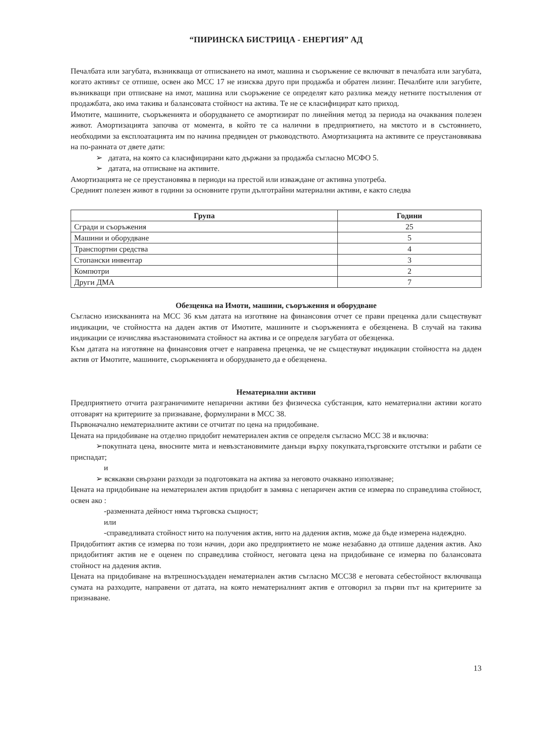“ПИРИНСКА БИСТРИЦА - ЕНЕРГИЯ” АД
Печалбата или загубата, възникваща от отписването на имот, машина и съоръжение се включват в печалбата или загубата, когато активът се отпише, освен ако МСС 17 не изисква друго при продажба и обратен лизинг. Печалбите или загубите, възникващи при отписване на имот, машина или съоръжение се определят като разлика между нетните постъпления от продажбата, ако има такива и балансовата стойност на актива. Те не се класифицират като приход.
Имотите, машините, съоръженията и оборудването се амортизират по линейния метод за периода на очаквания полезен живот. Амортизацията започва от момента, в който те са налични в предприятието, на мястото и в състоянието, необходими за експлоатацията им по начина предвиден от ръководството. Амортизацията на активите се преустановявава на по-ранната от двете дати:
➢ датата, на която са класифицирани като държани за продажба съгласно МСФО 5.
➢ датата, на отписване на активите.
Амортизацията не се преустановява в периоди на престой или изваждане от активна употреба.
Средният полезен живот в години за основните групи дълготрайни материални активи, е както следва
| Група | Години |
| --- | --- |
| Сгради и съоръжения | 25 |
| Машини и оборудване | 5 |
| Транспортни средства | 4 |
| Стопански инвентар | 3 |
| Компютри | 2 |
| Други ДМА | 7 |
Обезценка на Имоти, машини, съоръжения и оборудване
Съгласно изискванията на МСС 36 към датата на изготвяне на финансовия отчет се прави преценка дали съществуват индикации, че стойността на даден актив от Имотите, машините и съоръженията е обезценена. В случай на такива индикации се изчислява възстановимата стойност на актива и се определя загубата от обезценка.
Към датата на изготвяне на финансовия отчет е направена преценка, че не съществуват индикации стойността на даден актив от Имотите, машините, съоръженията и оборудването да е обезценена.
Нематериални активи
Предприятието отчита разграничимите непарични активи без физическа субстанция, като нематериални активи когато отговарят на критериите за признаване, формулирани в МСС 38.
Първоначално нематериалните активи се отчитат по цена на придобиване.
Цената на придобиване на отделно придобит нематериален актив се определя съгласно МСС 38 и включва:
➢покупната цена, вносните мита и невъзстановимите данъци върху покупката,търговските отстъпки и рабати се приспадат;
и
➢ всякакви свързани разходи за подготовката на актива за неговото очаквано използване;
Цената на придобиване на нематериален актив придобит в замяна с непаричен актив се измерва по справедлива стойност, освен ако :
-разменната дейност няма търговска същност;
или
-справедливата стойност нито на получения актив, нито на дадения актив, може да бъде измерена надеждно.
Придобитият актив се измерва по този начин, дори ако предприятието не може незабавно да отпише дадения актив. Ако придобитият актив не е оценен по справедлива стойност, неговата цена на придобиване се измерва по балансовата стойност на дадения актив.
Цената на придобиване на вътрешносъздаден нематериален актив съгласно МСС38 е неговата себестойност включваща сумата на разходите, направени от датата, на която нематериалният актив е отговорил за първи път на критериите за признаване.
13